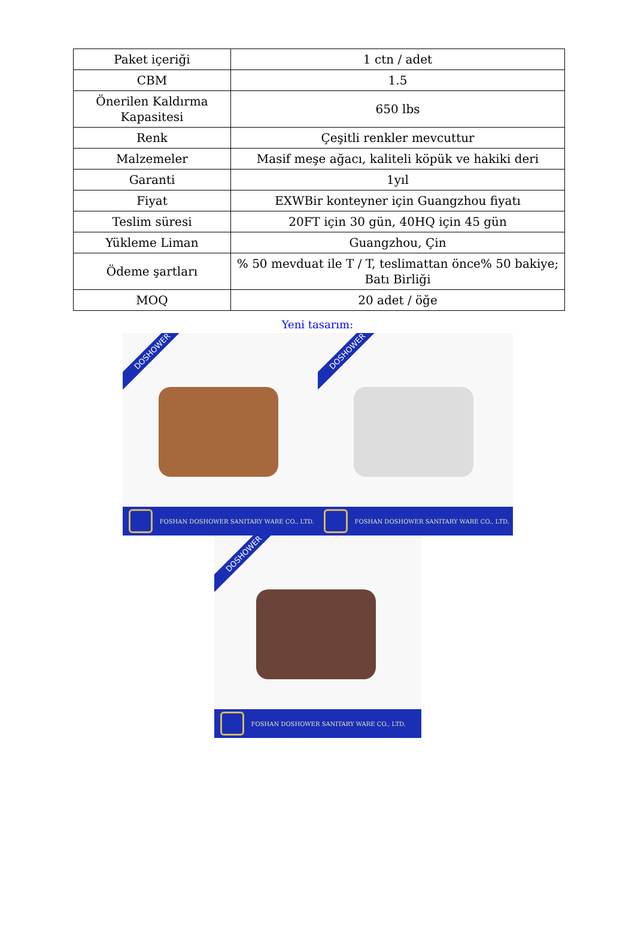| Paket içeriği | 1 ctn / adet |
| CBM | 1.5 |
| Önerilen Kaldırma Kapasitesi | 650 lbs |
| Renk | Çeşitli renkler mevcuttur |
| Malzemeler | Masif meşe ağacı, kaliteli köpük ve hakiki deri |
| Garanti | 1yıl |
| Fiyat | EXWBir konteyner için Guangzhou fiyatı |
| Teslim süresi | 20FT için 30 gün, 40HQ için 45 gün |
| Yükleme Liman | Guangzhou, Çin |
| Ödeme şartları | % 50 mevduat ile T / T, teslimattan önce% 50 bakiye; Batı Birliği |
| MOQ | 20 adet / öğe |
Yeni tasarım:
DOSHOWER
FOSHAN DOSHOWER SANITARY WARE CO., LTD.
DOSHOWER
FOSHAN DOSHOWER SANITARY WARE CO., LTD.
DOSHOWER
FOSHAN DOSHOWER SANITARY WARE CO., LTD.